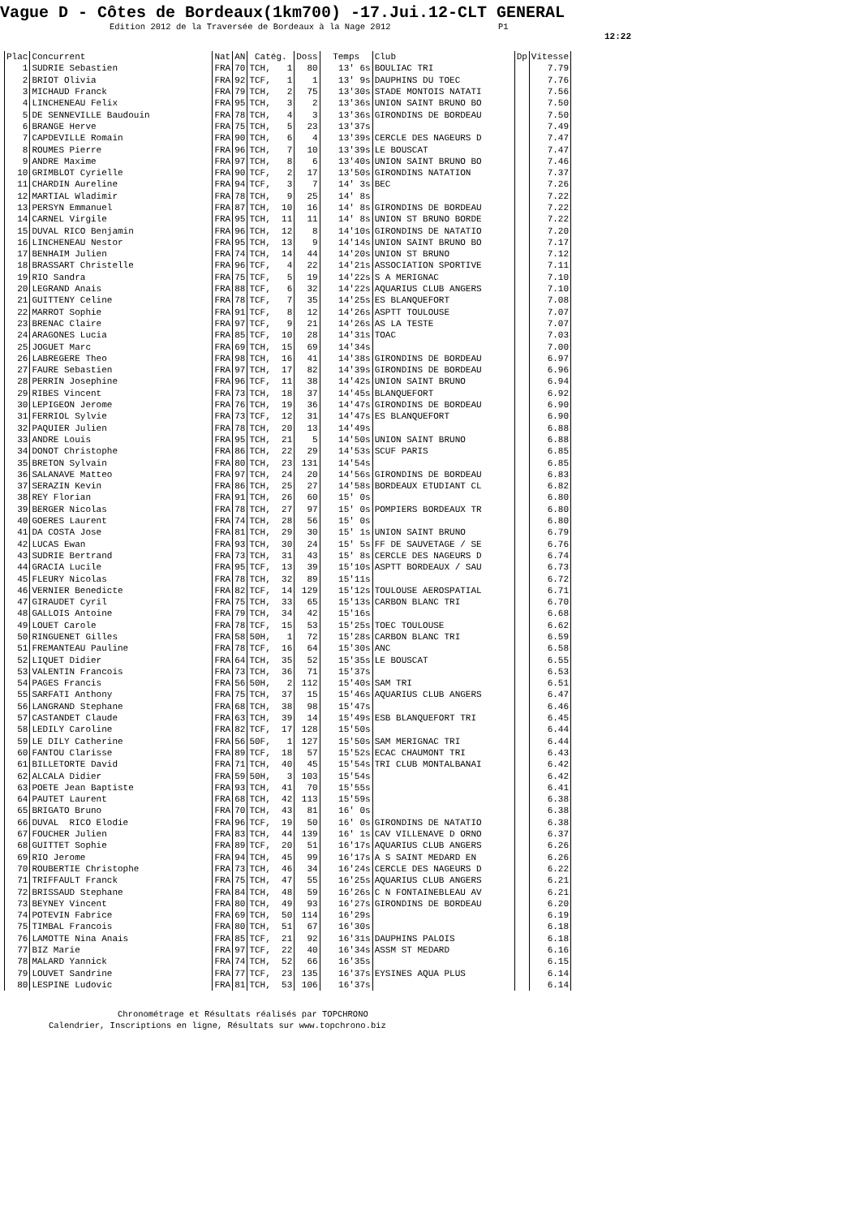Vague D - Côtes de Bordeaux(1km700) -17.Jui.12-CLT GENERAL
Edition 2012 de la Traversée de Bordeaux à la Nage 2012 P1
12:22
| Plac | Concurrent | Nat | AN | Catég. | Doss | Temps | Club | Dp | Vitesse |
| --- | --- | --- | --- | --- | --- | --- | --- | --- | --- |
| 1 | SUDRIE Sebastien | FRA | 70 | TCH, 1 | 80 | 13' 6s | BOULIAC TRI | | 7.79 |
| 2 | BRIOT Olivia | FRA | 92 | TCF, 1 | 1 | 13' 9s | DAUPHINS DU TOEC | | 7.76 |
| 3 | MICHAUD Franck | FRA | 79 | TCH, 2 | 75 | 13'30s | STADE MONTOIS NATATI | | 7.56 |
| 4 | LINCHENEAU Felix | FRA | 95 | TCH, 3 | 2 | 13'36s | UNION SAINT BRUNO BO | | 7.50 |
| 5 | DE SENNEVILLE Baudouin | FRA | 78 | TCH, 4 | 3 | 13'36s | GIRONDINS DE BORDEAU | | 7.50 |
| 6 | BRANGE Herve | FRA | 75 | TCH, 5 | 23 | 13'37s | | | 7.49 |
| 7 | CAPDEVILLE Romain | FRA | 90 | TCH, 6 | 4 | 13'39s | CERCLE DES NAGEURS D | | 7.47 |
| 8 | ROUMES Pierre | FRA | 96 | TCH, 7 | 10 | 13'39s | LE BOUSCAT | | 7.47 |
| 9 | ANDRE Maxime | FRA | 97 | TCH, 8 | 6 | 13'40s | UNION SAINT BRUNO BO | | 7.46 |
| 10 | GRIMBLOT Cyrielle | FRA | 90 | TCF, 2 | 17 | 13'50s | GIRONDINS NATATION | | 7.37 |
| 11 | CHARDIN Aureline | FRA | 94 | TCF, 3 | 7 | 14' 3s | BEC | | 7.26 |
| 12 | MARTIAL Wladimir | FRA | 78 | TCH, 9 | 25 | 14' 8s | | | 7.22 |
| 13 | PERSYN Emmanuel | FRA | 87 | TCH, 10 | 16 | 14' 8s | GIRONDINS DE BORDEAU | | 7.22 |
| 14 | CARNEL Virgile | FRA | 95 | TCH, 11 | 11 | 14' 8s | UNION ST BRUNO BORDE | | 7.22 |
| 15 | DUVAL RICO Benjamin | FRA | 96 | TCH, 12 | 8 | 14'10s | GIRONDINS DE NATATIO | | 7.20 |
| 16 | LINCHENEAU Nestor | FRA | 95 | TCH, 13 | 9 | 14'14s | UNION SAINT BRUNO BO | | 7.17 |
| 17 | BENHAIM Julien | FRA | 74 | TCH, 14 | 44 | 14'20s | UNION ST BRUNO | | 7.12 |
| 18 | BRASSART Christelle | FRA | 96 | TCF, 4 | 22 | 14'21s | ASSOCIATION SPORTIVE | | 7.11 |
| 19 | RIO Sandra | FRA | 75 | TCF, 5 | 19 | 14'22s | S A MERIGNAC | | 7.10 |
| 20 | LEGRAND Anais | FRA | 88 | TCF, 6 | 32 | 14'22s | AQUARIUS CLUB ANGERS | | 7.10 |
| 21 | GUITTENY Celine | FRA | 78 | TCF, 7 | 35 | 14'25s | ES BLANQUEFORT | | 7.08 |
| 22 | MARROT Sophie | FRA | 91 | TCF, 8 | 12 | 14'26s | ASPTT TOULOUSE | | 7.07 |
| 23 | BRENAC Claire | FRA | 97 | TCF, 9 | 21 | 14'26s | AS LA TESTE | | 7.07 |
| 24 | ARAGONES Lucia | FRA | 85 | TCF, 10 | 28 | 14'31s | TOAC | | 7.03 |
| 25 | JOGUET Marc | FRA | 69 | TCH, 15 | 69 | 14'34s | | | 7.00 |
| 26 | LABREGERE Theo | FRA | 98 | TCH, 16 | 41 | 14'38s | GIRONDINS DE BORDEAU | | 6.97 |
| 27 | FAURE Sebastien | FRA | 97 | TCH, 17 | 82 | 14'39s | GIRONDINS DE BORDEAU | | 6.96 |
| 28 | PERRIN Josephine | FRA | 96 | TCF, 11 | 38 | 14'42s | UNION SAINT BRUNO | | 6.94 |
| 29 | RIBES Vincent | FRA | 73 | TCH, 18 | 37 | 14'45s | BLANQUEFORT | | 6.92 |
| 30 | LEPIGEON Jerome | FRA | 76 | TCH, 19 | 36 | 14'47s | GIRONDINS DE BORDEAU | | 6.90 |
| 31 | FERRIOL Sylvie | FRA | 73 | TCF, 12 | 31 | 14'47s | ES BLANQUEFORT | | 6.90 |
| 32 | PAQUIER Julien | FRA | 78 | TCH, 20 | 13 | 14'49s | | | 6.88 |
| 33 | ANDRE Louis | FRA | 95 | TCH, 21 | 5 | 14'50s | UNION SAINT BRUNO | | 6.88 |
| 34 | DONOT Christophe | FRA | 86 | TCH, 22 | 29 | 14'53s | SCUF PARIS | | 6.85 |
| 35 | BRETON Sylvain | FRA | 80 | TCH, 23 | 131 | 14'54s | | | 6.85 |
| 36 | SALANAVE Matteo | FRA | 97 | TCH, 24 | 20 | 14'56s | GIRONDINS DE BORDEAU | | 6.83 |
| 37 | SERAZIN Kevin | FRA | 86 | TCH, 25 | 27 | 14'58s | BORDEAUX ETUDIANT CL | | 6.82 |
| 38 | REY Florian | FRA | 91 | TCH, 26 | 60 | 15' 0s | | | 6.80 |
| 39 | BERGER Nicolas | FRA | 78 | TCH, 27 | 97 | 15' 0s | POMPIERS BORDEAUX TR | | 6.80 |
| 40 | GOERES Laurent | FRA | 74 | TCH, 28 | 56 | 15' 0s | | | 6.80 |
| 41 | DA COSTA Jose | FRA | 81 | TCH, 29 | 30 | 15' 1s | UNION SAINT BRUNO | | 6.79 |
| 42 | LUCAS Ewan | FRA | 93 | TCH, 30 | 24 | 15' 5s | FF DE SAUVETAGE / SE | | 6.76 |
| 43 | SUDRIE Bertrand | FRA | 73 | TCH, 31 | 43 | 15' 8s | CERCLE DES NAGEURS D | | 6.74 |
| 44 | GRACIA Lucile | FRA | 95 | TCF, 13 | 39 | 15'10s | ASPTT BORDEAUX / SAU | | 6.73 |
| 45 | FLEURY Nicolas | FRA | 78 | TCH, 32 | 89 | 15'11s | | | 6.72 |
| 46 | VERNIER Benedicte | FRA | 82 | TCF, 14 | 129 | 15'12s | TOULOUSE AEROSPATIAL | | 6.71 |
| 47 | GIRAUDET Cyril | FRA | 75 | TCH, 33 | 65 | 15'13s | CARBON BLANC TRI | | 6.70 |
| 48 | GALLOIS Antoine | FRA | 79 | TCH, 34 | 42 | 15'16s | | | 6.68 |
| 49 | LOUET Carole | FRA | 78 | TCF, 15 | 53 | 15'25s | TOEC TOULOUSE | | 6.62 |
| 50 | RINGUENET Gilles | FRA | 58 | 50H, 1 | 72 | 15'28s | CARBON BLANC TRI | | 6.59 |
| 51 | FREMANTEAU Pauline | FRA | 78 | TCF, 16 | 64 | 15'30s | ANC | | 6.58 |
| 52 | LIQUET Didier | FRA | 64 | TCH, 35 | 52 | 15'35s | LE BOUSCAT | | 6.55 |
| 53 | VALENTIN Francois | FRA | 73 | TCH, 36 | 71 | 15'37s | | | 6.53 |
| 54 | PAGES Francis | FRA | 56 | 50H, 2 | 112 | 15'40s | SAM TRI | | 6.51 |
| 55 | SARFATI Anthony | FRA | 75 | TCH, 37 | 15 | 15'46s | AQUARIUS CLUB ANGERS | | 6.47 |
| 56 | LANGRAND Stephane | FRA | 68 | TCH, 38 | 98 | 15'47s | | | 6.46 |
| 57 | CASTANDET Claude | FRA | 63 | TCH, 39 | 14 | 15'49s | ESB BLANQUEFORT TRI | | 6.45 |
| 58 | LEDILY Caroline | FRA | 82 | TCF, 17 | 128 | 15'50s | | | 6.44 |
| 59 | LE DILY Catherine | FRA | 56 | 50F, 1 | 127 | 15'50s | SAM MERIGNAC TRI | | 6.44 |
| 60 | FANTOU Clarisse | FRA | 89 | TCF, 18 | 57 | 15'52s | ECAC CHAUMONT TRI | | 6.43 |
| 61 | BILLETORTE David | FRA | 71 | TCH, 40 | 45 | 15'54s | TRI CLUB MONTALBANAI | | 6.42 |
| 62 | ALCALA Didier | FRA | 59 | 50H, 3 | 103 | 15'54s | | | 6.42 |
| 63 | POETE Jean Baptiste | FRA | 93 | TCH, 41 | 70 | 15'55s | | | 6.41 |
| 64 | PAUTET Laurent | FRA | 68 | TCH, 42 | 113 | 15'59s | | | 6.38 |
| 65 | BRIGATO Bruno | FRA | 70 | TCH, 43 | 81 | 16' 0s | | | 6.38 |
| 66 | DUVAL RICO Elodie | FRA | 96 | TCF, 19 | 50 | 16' 0s | GIRONDINS DE NATATIO | | 6.38 |
| 67 | FOUCHER Julien | FRA | 83 | TCH, 44 | 139 | 16' 1s | CAV VILLENAVE D ORNO | | 6.37 |
| 68 | GUITTET Sophie | FRA | 89 | TCF, 20 | 51 | 16'17s | AQUARIUS CLUB ANGERS | | 6.26 |
| 69 | RIO Jerome | FRA | 94 | TCH, 45 | 99 | 16'17s | A S SAINT MEDARD EN | | 6.26 |
| 70 | ROUBERTIE Christophe | FRA | 73 | TCH, 46 | 34 | 16'24s | CERCLE DES NAGEURS D | | 6.22 |
| 71 | TRIFFAULT Franck | FRA | 75 | TCH, 47 | 55 | 16'25s | AQUARIUS CLUB ANGERS | | 6.21 |
| 72 | BRISSAUD Stephane | FRA | 84 | TCH, 48 | 59 | 16'26s | C N FONTAINEBLEAU AV | | 6.21 |
| 73 | BEYNEY Vincent | FRA | 80 | TCH, 49 | 93 | 16'27s | GIRONDINS DE BORDEAU | | 6.20 |
| 74 | POTEVIN Fabrice | FRA | 69 | TCH, 50 | 114 | 16'29s | | | 6.19 |
| 75 | TIMBAL Francois | FRA | 80 | TCH, 51 | 67 | 16'30s | | | 6.18 |
| 76 | LAMOTTE Nina Anais | FRA | 85 | TCF, 21 | 92 | 16'31s | DAUPHINS PALOIS | | 6.18 |
| 77 | BIZ Marie | FRA | 97 | TCF, 22 | 40 | 16'34s | ASSM ST MEDARD | | 6.16 |
| 78 | MALARD Yannick | FRA | 74 | TCH, 52 | 66 | 16'35s | | | 6.15 |
| 79 | LOUVET Sandrine | FRA | 77 | TCF, 23 | 135 | 16'37s | EYSINES AQUA PLUS | | 6.14 |
| 80 | LESPINE Ludovic | FRA | 81 | TCH, 53 | 106 | 16'37s | | | 6.14 |
Chronométrage et Résultats réalisés par TOPCHRONO
Calendrier, Inscriptions en ligne, Résultats sur www.topchrono.biz